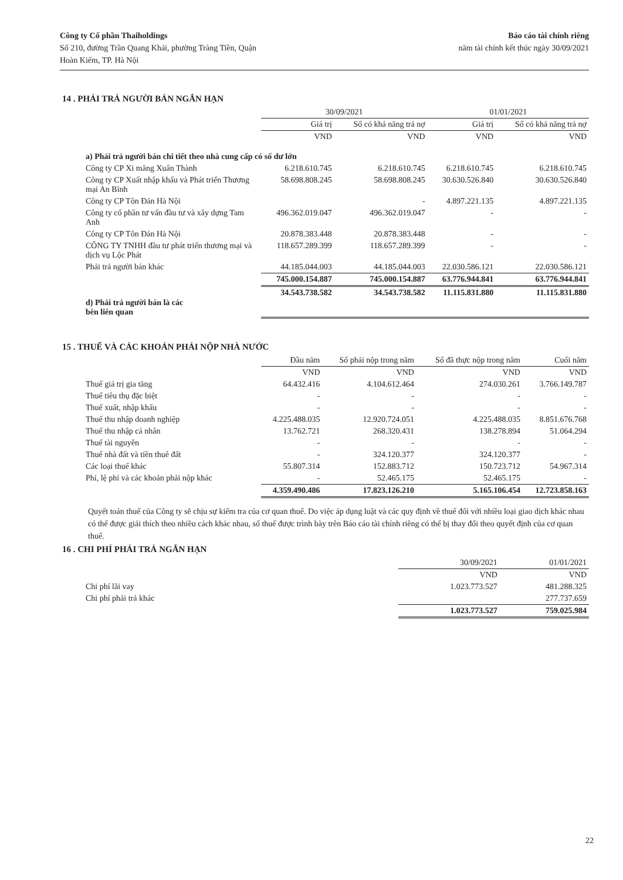Công ty Cổ phần Thaiholdings
Số 210, đường Trần Quang Khải, phường Tràng Tiền, Quận
Hoàn Kiếm, TP. Hà Nội
Báo cáo tài chính riêng
năm tài chính kết thúc ngày 30/09/2021
14 . PHẢI TRẢ NGƯỜI BÁN NGẮN HẠN
| | 30/09/2021 | | 01/01/2021 | |
| --- | --- | --- | --- | --- |
| | Giá trị | Số có khả năng trả nợ | Giá trị | Số có khả năng trả nợ |
| | VND | VND | VND | VND |
| a) Phải trả người bán chi tiết theo nhà cung cấp có số dư lớn | | | | |
| Công ty CP Xi măng Xuân Thành | 6.218.610.745 | 6.218.610.745 | 6.218.610.745 | 6.218.610.745 |
| Công ty CP Xuất nhập khẩu và Phát triển Thương mại An Bình | 58.698.808.245 | 58.698.808.245 | 30.630.526.840 | 30.630.526.840 |
| Công ty CP Tôn Đản Hà Nội | | - | 4.897.221.135 | 4.897.221.135 |
| Công ty cổ phần tư vấn đầu tư và xây dựng Tam Anh | 496.362.019.047 | 496.362.019.047 | - | - |
| Công ty CP Tôn Đản Hà Nội | 20.878.383.448 | 20.878.383.448 | - | - |
| CÔNG TY TNHH đầu tư phát triển thương mại và dịch vụ Lộc Phát | 118.657.289.399 | 118.657.289.399 | - | - |
| Phải trả người bán khác | 44.185.044.003 | 44.185.044.003 | 22.030.586.121 | 22.030.586.121 |
| | 745.000.154.887 | 745.000.154.887 | 63.776.944.841 | 63.776.944.841 |
| d) Phải trả người bán là các bên liên quan | 34.543.738.582 | 34.543.738.582 | 11.115.831.880 | 11.115.831.880 |
15 . THUẾ VÀ CÁC KHOẢN PHẢI NỘP NHÀ NƯỚC
| | Đầu năm | Số phải nộp trong năm | Số đã thực nộp trong năm | Cuối năm |
| --- | --- | --- | --- | --- |
| | VND | VND | VND | VND |
| Thuế giá trị gia tăng | 64.432.416 | 4.104.612.464 | 274.030.261 | 3.766.149.787 |
| Thuế tiêu thụ đặc biệt | - | - | - | - |
| Thuế xuất, nhập khẩu | - | - | - | - |
| Thuế thu nhập doanh nghiệp | 4.225.488.035 | 12.920.724.051 | 4.225.488.035 | 8.851.676.768 |
| Thuế thu nhập cá nhân | 13.762.721 | 268.320.431 | 138.278.894 | 51.064.294 |
| Thuế tài nguyên | - | - | - | - |
| Thuế nhà đất và tiền thuê đất | - | 324.120.377 | 324.120.377 | - |
| Các loại thuế khác | 55.807.314 | 152.883.712 | 150.723.712 | 54.967.314 |
| Phí, lệ phí và các khoản phải nộp khác | - | 52.465.175 | 52.465.175 | - |
| | 4.359.490.486 | 17.823.126.210 | 5.165.106.454 | 12.723.858.163 |
Quyết toán thuế của Công ty sẽ chịu sự kiểm tra của cơ quan thuế. Do việc áp dụng luật và các quy định về thuế đối với nhiều loại giao dịch khác nhau có thể được giải thích theo nhiều cách khác nhau, số thuế được trình bày trên Báo cáo tài chính riêng có thể bị thay đổi theo quyết định của cơ quan thuế.
16 . CHI PHÍ PHẢI TRẢ NGẮN HẠN
| | 30/09/2021 | 01/01/2021 |
| --- | --- | --- |
| | VND | VND |
| Chi phí lãi vay | 1.023.773.527 | 481.288.325 |
| Chi phí phải trả khác | | 277.737.659 |
| | 1.023.773.527 | 759.025.984 |
22